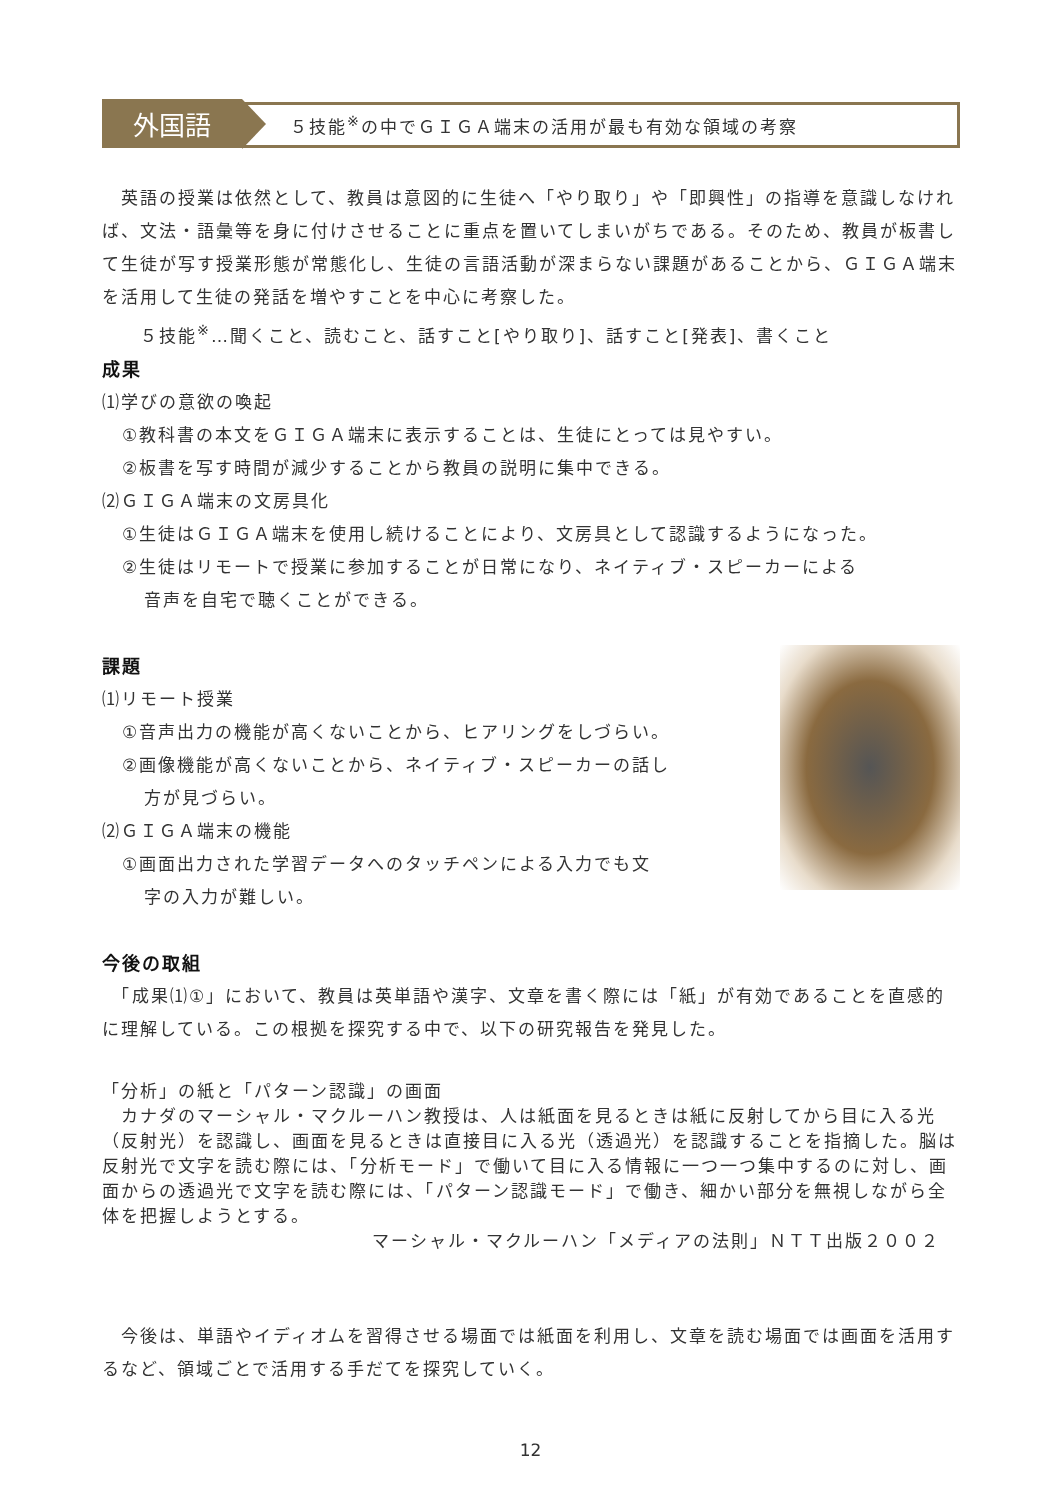外国語
５技能<sup>※</sup>の中でＧＩＧＡ端末の活用が最も有効な領域の考察
　英語の授業は依然として、教員は意図的に生徒へ「やり取り」や「即興性」の指導を意識しなければ、文法・語彙等を身に付けさせることに重点を置いてしまいがちである。そのため、教員が板書して生徒が写す授業形態が常態化し、生徒の言語活動が深まらない課題があることから、ＧＩＧＡ端末を活用して生徒の発話を増やすことを中心に考察した。
　　５技能<sup>※</sup>…聞くこと、読むこと、話すこと[やり取り]、話すこと[発表]、書くこと
成果
⑴学びの意欲の喚起
①教科書の本文をＧＩＧＡ端末に表示することは、生徒にとっては見やすい。
②板書を写す時間が減少することから教員の説明に集中できる。
⑵ＧＩＧＡ端末の文房具化
①生徒はＧＩＧＡ端末を使用し続けることにより、文房具として認識するようになった。
②生徒はリモートで授業に参加することが日常になり、ネイティブ・スピーカーによる
音声を自宅で聴くことができる。
課題
⑴リモート授業
①音声出力の機能が高くないことから、ヒアリングをしづらい。
②画像機能が高くないことから、ネイティブ・スピーカーの話し
方が見づらい。
⑵ＧＩＧＡ端末の機能
①画面出力された学習データへのタッチペンによる入力でも文
字の入力が難しい。
今後の取組
　「成果⑴①」において、教員は英単語や漢字、文章を書く際には「紙」が有効であることを直感的に理解している。この根拠を探究する中で、以下の研究報告を発見した。
「分析」の紙と「パターン認識」の画面
　カナダのマーシャル・マクルーハン教授は、人は紙面を見るときは紙に反射してから目に入る光（反射光）を認識し、画面を見るときは直接目に入る光（透過光）を認識することを指摘した。脳は反射光で文字を読む際には、「分析モード」で働いて目に入る情報に一つ一つ集中するのに対し、画面からの透過光で文字を読む際には、「パターン認識モード」で働き、細かい部分を無視しながら全体を把握しようとする。
マーシャル・マクルーハン「メディアの法則」ＮＴＴ出版２００２
　今後は、単語やイディオムを習得させる場面では紙面を利用し、文章を読む場面では画面を活用するなど、領域ごとで活用する手だてを探究していく。
12